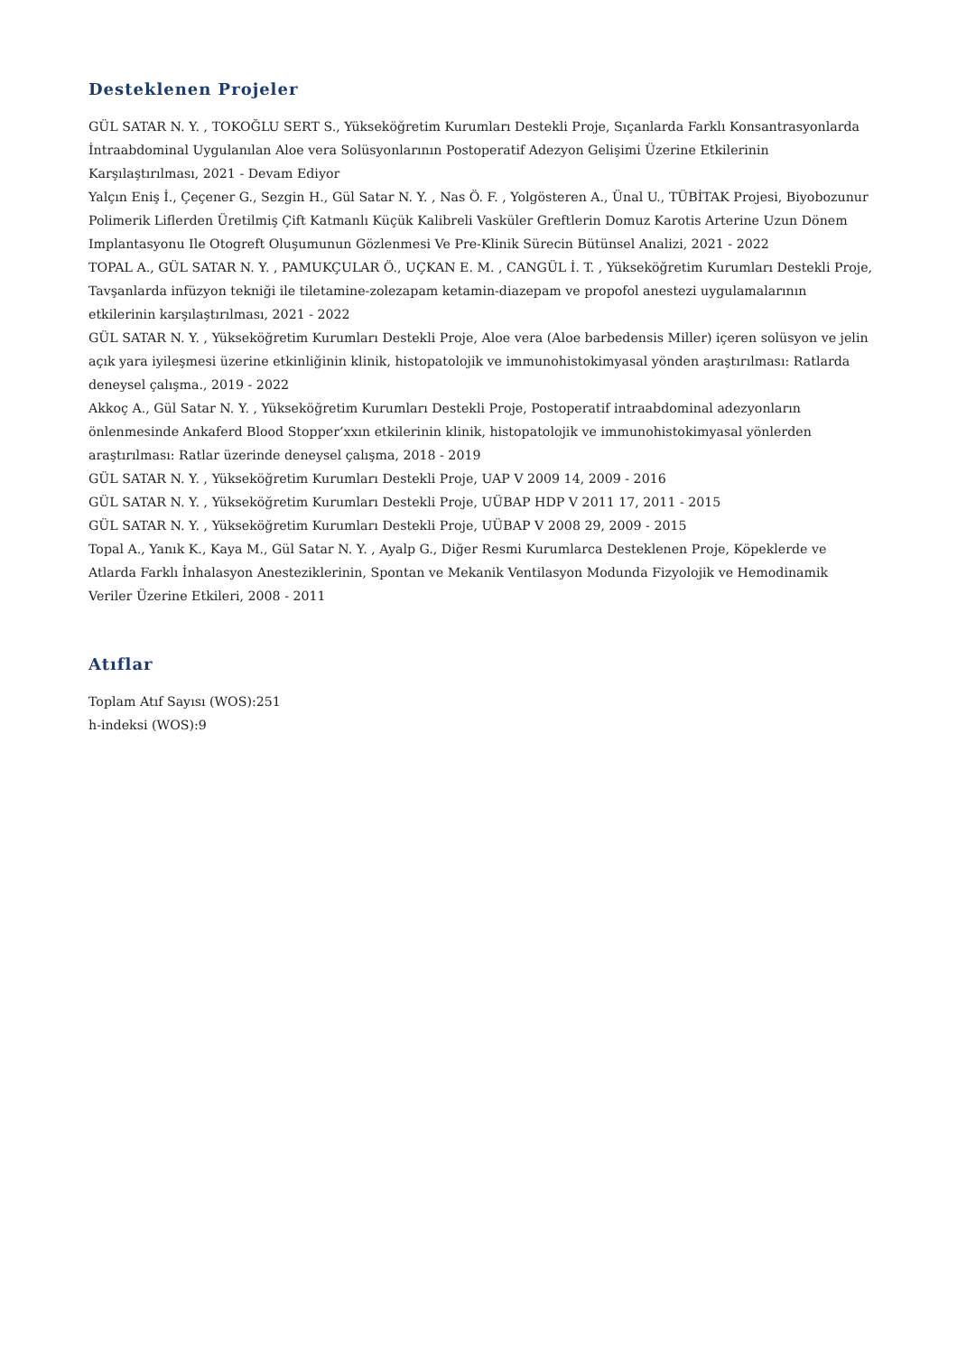Desteklenen Projeler
GÜL SATAR N. Y. , TOKOĞLU SERT S., Yükseköğretim Kurumları Destekli Proje, Sıçanlarda Farklı Konsantrasyonlarda İntraabdominal Uygulanılan Aloe vera Solüsyonlarının Postoperatif Adezyon Gelişimi Üzerine Etkilerinin Karşılaştırılması, 2021 - Devam Ediyor
Yalçın Eniş İ., Çeçener G., Sezgin H., Gül Satar N. Y. , Nas Ö. F. , Yolgösteren A., Ünal U., TÜBİTAK Projesi, Biyobozunur Polimerik Liflerden Üretilmiş Çift Katmanlı Küçük Kalibreli Vasküler Greftlerin Domuz Karotis Arterine Uzun Dönem Implantasyonu Ile Otogreft Oluşumunun Gözlenmesi Ve Pre-Klinik Sürecin Bütünsel Analizi, 2021 - 2022
TOPAL A., GÜL SATAR N. Y. , PAMUKÇULAR Ö., UÇKAN E. M. , CANGÜL İ. T. , Yükseköğretim Kurumları Destekli Proje, Tavşanlarda infüzyon tekniği ile tiletamine-zolezapam ketamin-diazepam ve propofol anestezi uygulamalarının etkilerinin karşılaştırılması, 2021 - 2022
GÜL SATAR N. Y. , Yükseköğretim Kurumları Destekli Proje, Aloe vera (Aloe barbedensis Miller) içeren solüsyon ve jelin açık yara iyileşmesi üzerine etkinliğinin klinik, histopatolojik ve immunohistokimyasal yönden araştırılması: Ratlarda deneysel çalışma., 2019 - 2022
Akkoç A., Gül Satar N. Y. , Yükseköğretim Kurumları Destekli Proje, Postoperatif intraabdominal adezyonların önlenmesinde Ankaferd Blood Stopper’xxın etkilerinin klinik, histopatolojik ve immunohistokimyasal yönlerden araştırılması: Ratlar üzerinde deneysel çalışma, 2018 - 2019
GÜL SATAR N. Y. , Yükseköğretim Kurumları Destekli Proje, UAP V 2009 14, 2009 - 2016
GÜL SATAR N. Y. , Yükseköğretim Kurumları Destekli Proje, UÜBAP HDP V 2011 17, 2011 - 2015
GÜL SATAR N. Y. , Yükseköğretim Kurumları Destekli Proje, UÜBAP V 2008 29, 2009 - 2015
Topal A., Yanık K., Kaya M., Gül Satar N. Y. , Ayalp G., Diğer Resmi Kurumlarca Desteklenen Proje, Köpeklerde ve Atlarda Farklı İnhalasyon Anesteziklerinin, Spontan ve Mekanik Ventilasyon Modunda Fizyolojik ve Hemodinamik Veriler Üzerine Etkileri, 2008 - 2011
Atıflar
Toplam Atıf Sayısı (WOS):251
h-indeksi (WOS):9